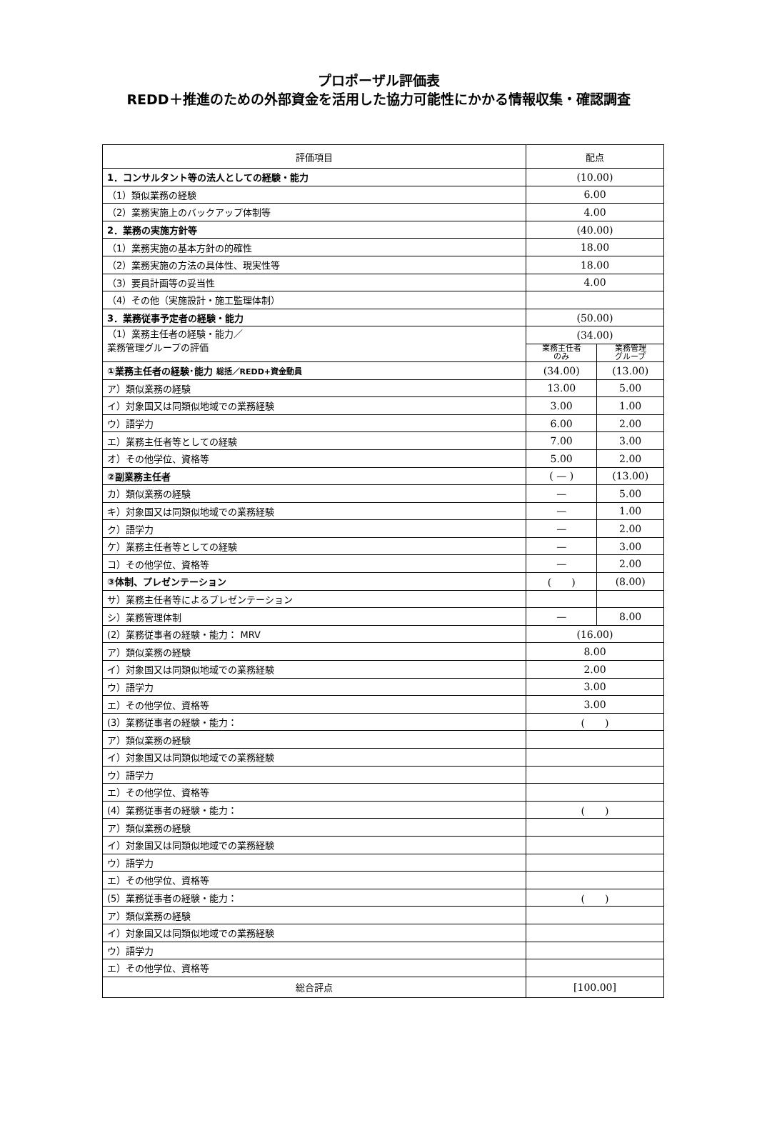プロポーザル評価表
REDD＋推進のための外部資金を活用した協力可能性にかかる情報収集・確認調査
| 評価項目 | 配点 | |
| --- | --- | --- |
| 1．コンサルタント等の法人としての経験・能力 | (10.00) | |
| （1）類似業務の経験 | 6.00 | |
| （2）業務実施上のバックアップ体制等 | 4.00 | |
| 2．業務の実施方針等 | (40.00) | |
| （1）業務実施の基本方針の的確性 | 18.00 | |
| （2）業務実施の方法の具体性、現実性等 | 18.00 | |
| （3）要員計画等の妥当性 | 4.00 | |
| （4）その他（実施設計・施工監理体制） | | |
| 3．業務従事予定者の経験・能力 | (50.00) | |
| （1）業務主任者の経験・能力／ 業務管理グループの評価 | (34.00) | |
| | 業務主任者 のみ | 業務管理 グループ |
| ①業務主任者の経験･能力 総括／REDD+資金動員 | (34.00) | (13.00) |
| ア）類似業務の経験 | 13.00 | 5.00 |
| イ）対象国又は同類似地域での業務経験 | 3.00 | 1.00 |
| ウ）語学力 | 6.00 | 2.00 |
| エ）業務主任者等としての経験 | 7.00 | 3.00 |
| オ）その他学位、資格等 | 5.00 | 2.00 |
| ②副業務主任者 | ( — ) | (13.00) |
| カ）類似業務の経験 | — | 5.00 |
| キ）対象国又は同類似地域での業務経験 | — | 1.00 |
| ク）語学力 | — | 2.00 |
| ケ）業務主任者等としての経験 | — | 3.00 |
| コ）その他学位、資格等 | — | 2.00 |
| ③体制、プレゼンテーション | ( ) | (8.00) |
| サ）業務主任者等によるプレゼンテーション | | |
| シ）業務管理体制 | — | 8.00 |
| (2）業務従事者の経験・能力： MRV | (16.00) | |
| ア）類似業務の経験 | 8.00 | |
| イ）対象国又は同類似地域での業務経験 | 2.00 | |
| ウ）語学力 | 3.00 | |
| エ）その他学位、資格等 | 3.00 | |
| (3）業務従事者の経験・能力： | ( ) | |
| ア）類似業務の経験 | | |
| イ）対象国又は同類似地域での業務経験 | | |
| ウ）語学力 | | |
| エ）その他学位、資格等 | | |
| (4）業務従事者の経験・能力： | ( ) | |
| ア）類似業務の経験 | | |
| イ）対象国又は同類似地域での業務経験 | | |
| ウ）語学力 | | |
| エ）その他学位、資格等 | | |
| (5）業務従事者の経験・能力： | ( ) | |
| ア）類似業務の経験 | | |
| イ）対象国又は同類似地域での業務経験 | | |
| ウ）語学力 | | |
| エ）その他学位、資格等 | | |
| 総合評点 | [100.00] | |